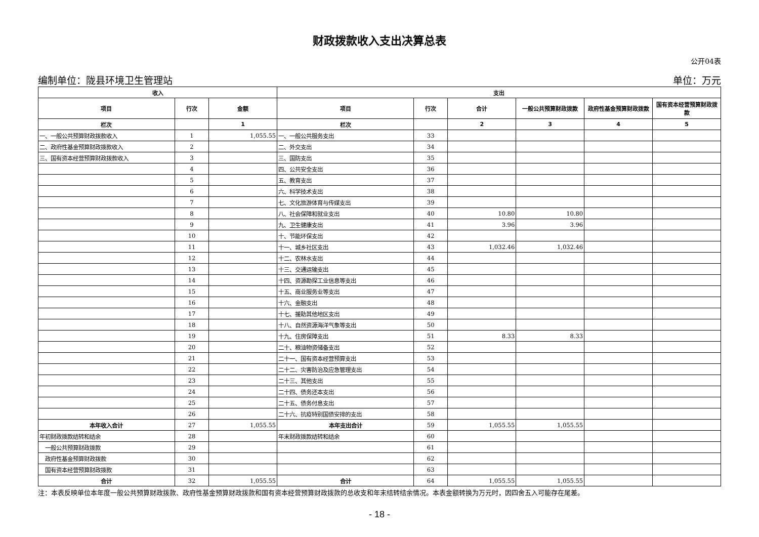财政拨款收入支出决算总表
公开04表
编制单位：陇县环境卫生管理站 单位：万元
| 收入 | | | 支出 | | | | | |
| --- | --- | --- | --- | --- | --- | --- | --- | --- |
| 项目 | 行次 | 金额 | 项目 | 行次 | 合计 | 一般公共预算财政拨款 | 政府性基金预算财政拨款 | 国有资本经营预算财政拨款 |
| 栏次 | | 1 | 栏次 | | 2 | 3 | 4 | 5 |
| 一、一般公共预算财政拨款收入 | 1 | 1,055.55 | 一、一般公共服务支出 | 33 | | | | |
| 二、政府性基金预算财政拨款收入 | 2 | | 二、外交支出 | 34 | | | | |
| 三、国有资本经营预算财政拨款收入 | 3 | | 三、国防支出 | 35 | | | | |
| | 4 | | 四、公共安全支出 | 36 | | | | |
| | 5 | | 五、教育支出 | 37 | | | | |
| | 6 | | 六、科学技术支出 | 38 | | | | |
| | 7 | | 七、文化旅游体育与传媒支出 | 39 | | | | |
| | 8 | | 八、社会保障和就业支出 | 40 | 10.80 | 10.80 | | |
| | 9 | | 九、卫生健康支出 | 41 | 3.96 | 3.96 | | |
| | 10 | | 十、节能环保支出 | 42 | | | | |
| | 11 | | 十一、城乡社区支出 | 43 | 1,032.46 | 1,032.46 | | |
| | 12 | | 十二、农林水支出 | 44 | | | | |
| | 13 | | 十三、交通运输支出 | 45 | | | | |
| | 14 | | 十四、资源勘探工业信息等支出 | 46 | | | | |
| | 15 | | 十五、商业服务业等支出 | 47 | | | | |
| | 16 | | 十六、金融支出 | 48 | | | | |
| | 17 | | 十七、援助其他地区支出 | 49 | | | | |
| | 18 | | 十八、自然资源海洋气象等支出 | 50 | | | | |
| | 19 | | 十九、住房保障支出 | 51 | 8.33 | 8.33 | | |
| | 20 | | 二十、粮油物资储备支出 | 52 | | | | |
| | 21 | | 二十一、国有资本经营预算支出 | 53 | | | | |
| | 22 | | 二十二、灾害防治及应急管理支出 | 54 | | | | |
| | 23 | | 二十三、其他支出 | 55 | | | | |
| | 24 | | 二十四、债务还本支出 | 56 | | | | |
| | 25 | | 二十五、债务付息支出 | 57 | | | | |
| | 26 | | 二十六、抗疫特别国债安排的支出 | 58 | | | | |
| 本年收入合计 | 27 | 1,055.55 | 本年支出合计 | 59 | 1,055.55 | 1,055.55 | | |
| 年初财政拨款结转和结余 | 28 | | 年末财政拨款结转和结余 | 60 | | | | |
| 一般公共预算财政拨款 | 29 | | | 61 | | | | |
| 政府性基金预算财政拨款 | 30 | | | 62 | | | | |
| 国有资本经营预算财政拨款 | 31 | | | 63 | | | | |
| 合计 | 32 | 1,055.55 | 合计 | 64 | 1,055.55 | 1,055.55 | | |
注：本表反映单位本年度一般公共预算财政拨款、政府性基金预算财政拨款和国有资本经营预算财政拨款的总收支和年末结转结余情况。本表金额转换为万元时，因四舍五入可能存在尾差。
- 18 -